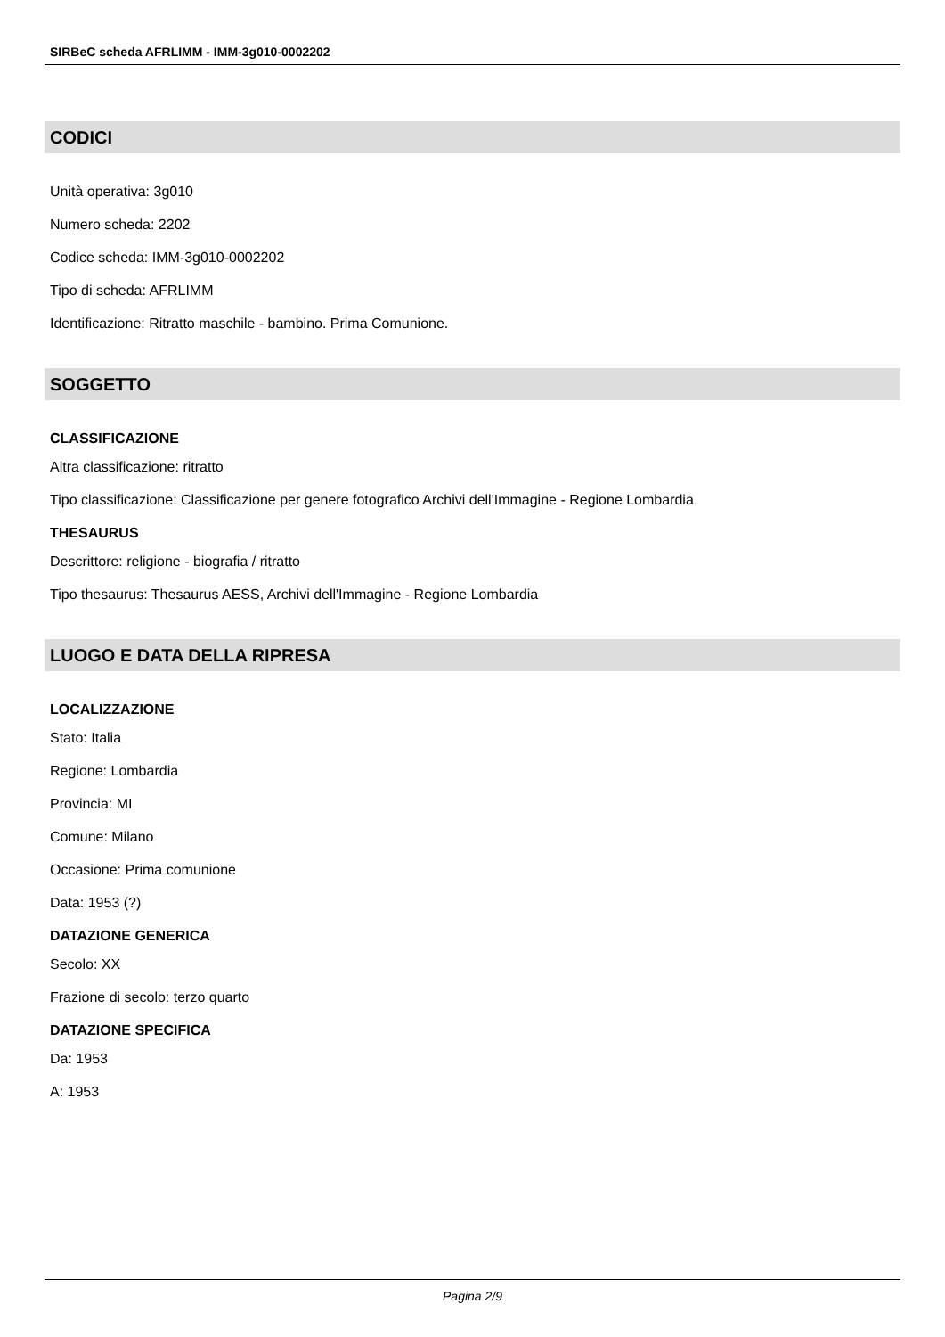SIRBeC scheda AFRLIMM - IMM-3g010-0002202
CODICI
Unità operativa: 3g010
Numero scheda: 2202
Codice scheda: IMM-3g010-0002202
Tipo di scheda: AFRLIMM
Identificazione: Ritratto maschile - bambino. Prima Comunione.
SOGGETTO
CLASSIFICAZIONE
Altra classificazione: ritratto
Tipo classificazione: Classificazione per genere fotografico Archivi dell'Immagine - Regione Lombardia
THESAURUS
Descrittore: religione - biografia / ritratto
Tipo thesaurus: Thesaurus AESS, Archivi dell'Immagine - Regione Lombardia
LUOGO E DATA DELLA RIPRESA
LOCALIZZAZIONE
Stato: Italia
Regione: Lombardia
Provincia: MI
Comune: Milano
Occasione: Prima comunione
Data: 1953 (?)
DATAZIONE GENERICA
Secolo: XX
Frazione di secolo: terzo quarto
DATAZIONE SPECIFICA
Da: 1953
A: 1953
Pagina 2/9